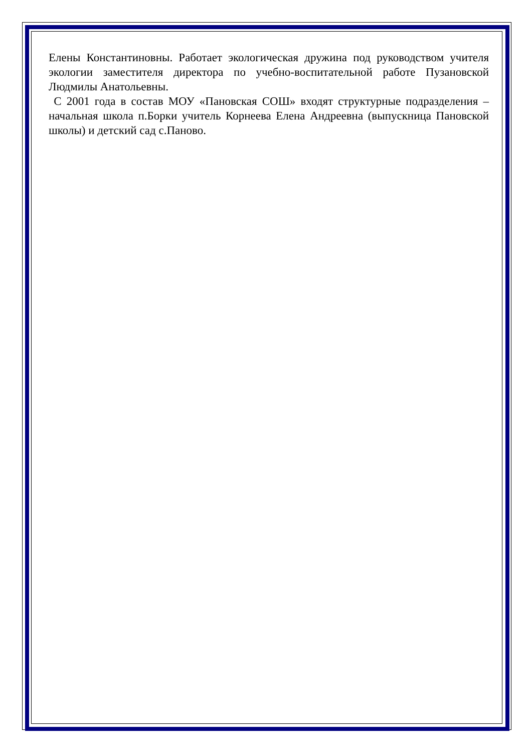Елены Константиновны. Работает экологическая дружина под руководством учителя экологии заместителя директора по учебно-воспитательной работе Пузановской Людмилы Анатольевны.
С 2001 года в состав МОУ «Пановская СОШ» входят структурные подразделения – начальная школа п.Борки учитель Корнеева Елена Андреевна (выпускница Пановской школы) и детский сад с.Паново.